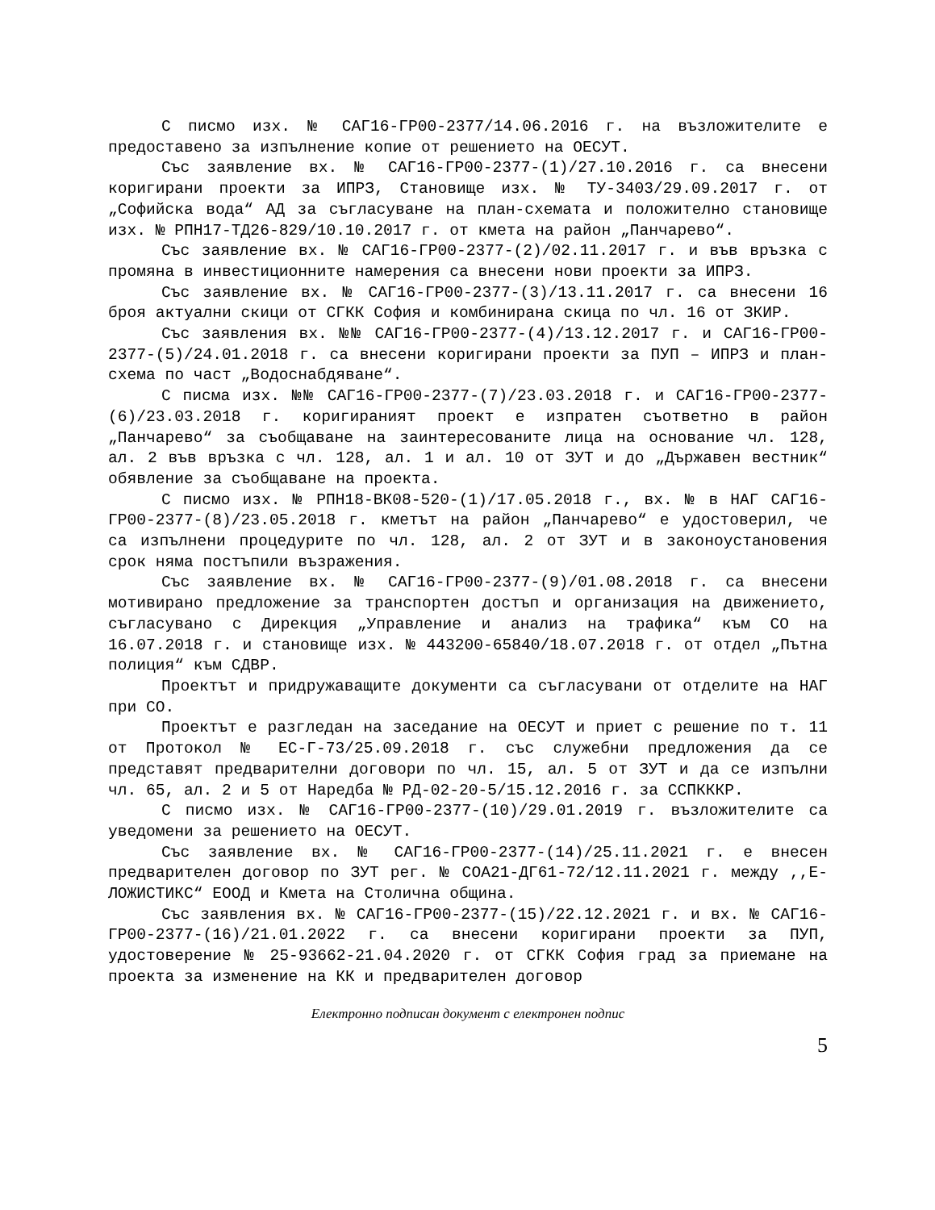С писмо изх. № САГ16-ГР00-2377/14.06.2016 г. на възложителите е предоставено за изпълнение копие от решението на ОЕСУТ.
Със заявление вх. № САГ16-ГР00-2377-(1)/27.10.2016 г. са внесени коригирани проекти за ИПРЗ, Становище изх. № ТУ-3403/29.09.2017 г. от „Софийска вода“ АД за съгласуване на план-схемата и положително становище изх. № РПН17-ТД26-829/10.10.2017 г. от кмета на район „Панчарево“.
Със заявление вх. № САГ16-ГР00-2377-(2)/02.11.2017 г. и във връзка с промяна в инвестиционните намерения са внесени нови проекти за ИПРЗ.
Със заявление вх. № САГ16-ГР00-2377-(3)/13.11.2017 г. са внесени 16 броя актуални скици от СГКК София и комбинирана скица по чл. 16 от ЗКИР.
Със заявления вх. №№ САГ16-ГР00-2377-(4)/13.12.2017 г. и САГ16-ГР00-2377-(5)/24.01.2018 г. са внесени коригирани проекти за ПУП – ИПРЗ и план-схема по част „Водоснабдяване“.
С писма изх. №№ САГ16-ГР00-2377-(7)/23.03.2018 г. и САГ16-ГР00-2377-(6)/23.03.2018 г. коригираният проект е изпратен съответно в район „Панчарево“ за съобщаване на заинтересованите лица на основание чл. 128, ал. 2 във връзка с чл. 128, ал. 1 и ал. 10 от ЗУТ и до „Държавен вестник“ обявление за съобщаване на проекта.
С писмо изх. № РПН18-ВК08-520-(1)/17.05.2018 г., вх. № в НАГ САГ16-ГР00-2377-(8)/23.05.2018 г. кметът на район „Панчарево“ е удостоверил, че са изпълнени процедурите по чл. 128, ал. 2 от ЗУТ и в законоустановения срок няма постъпили възражения.
Със заявление вх. № САГ16-ГР00-2377-(9)/01.08.2018 г. са внесени мотивирано предложение за транспортен достъп и организация на движението, съгласувано с Дирекция „Управление и анализ на трафика“ към СО на 16.07.2018 г. и становище изх. № 443200-65840/18.07.2018 г. от отдел „Пътна полиция“ към СДВР.
Проектът и придружаващите документи са съгласувани от отделите на НАГ при СО.
Проектът е разгледан на заседание на ОЕСУТ и приет с решение по т. 11 от Протокол № ЕС-Г-73/25.09.2018 г. със служебни предложения да се представят предварителни договори по чл. 15, ал. 5 от ЗУТ и да се изпълни чл. 65, ал. 2 и 5 от Наредба № РД-02-20-5/15.12.2016 г. за ССПКККР.
С писмо изх. № САГ16-ГР00-2377-(10)/29.01.2019 г. възложителите са уведомени за решението на ОЕСУТ.
Със заявление вх. № САГ16-ГР00-2377-(14)/25.11.2021 г. е внесен предварителен договор по ЗУТ рег. № СОА21-ДГ61-72/12.11.2021 г. между ,,Е-ЛОЖИСТИКС“ ЕООД и Кмета на Столична община.
Със заявления вх. № САГ16-ГР00-2377-(15)/22.12.2021 г. и вх. № САГ16-ГР00-2377-(16)/21.01.2022 г. са внесени коригирани проекти за ПУП, удостоверение № 25-93662-21.04.2020 г. от СГКК София град за приемане на проекта за изменение на КК и предварителен договор
Електронно подписан документ с електронен подпис
5